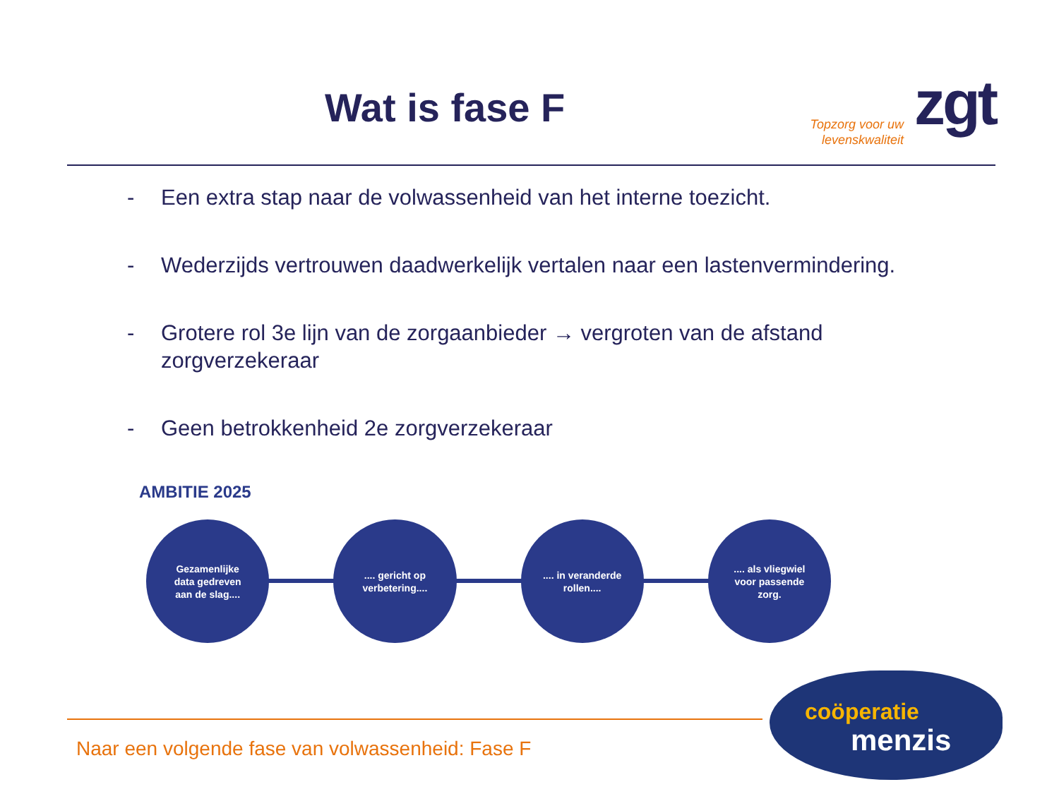Wat is fase F
Topzorg voor uw levenskwaliteit
zgt
- Een extra stap naar de volwassenheid van het interne toezicht.
- Wederzijds vertrouwen daadwerkelijk vertalen naar een lastenvermindering.
- Grotere rol 3e lijn van de zorgaanbieder → vergroten van de afstand zorgverzekeraar
- Geen betrokkenheid 2e zorgverzekeraar
AMBITIE 2025
Gezamenlijke
data gedreven
aan de slag....
.... gericht op
verbetering....
.... in veranderde
rollen....
.... als vliegwiel
voor passende
zorg.
Naar een volgende fase van volwassenheid: Fase F
coöperatie
menzis